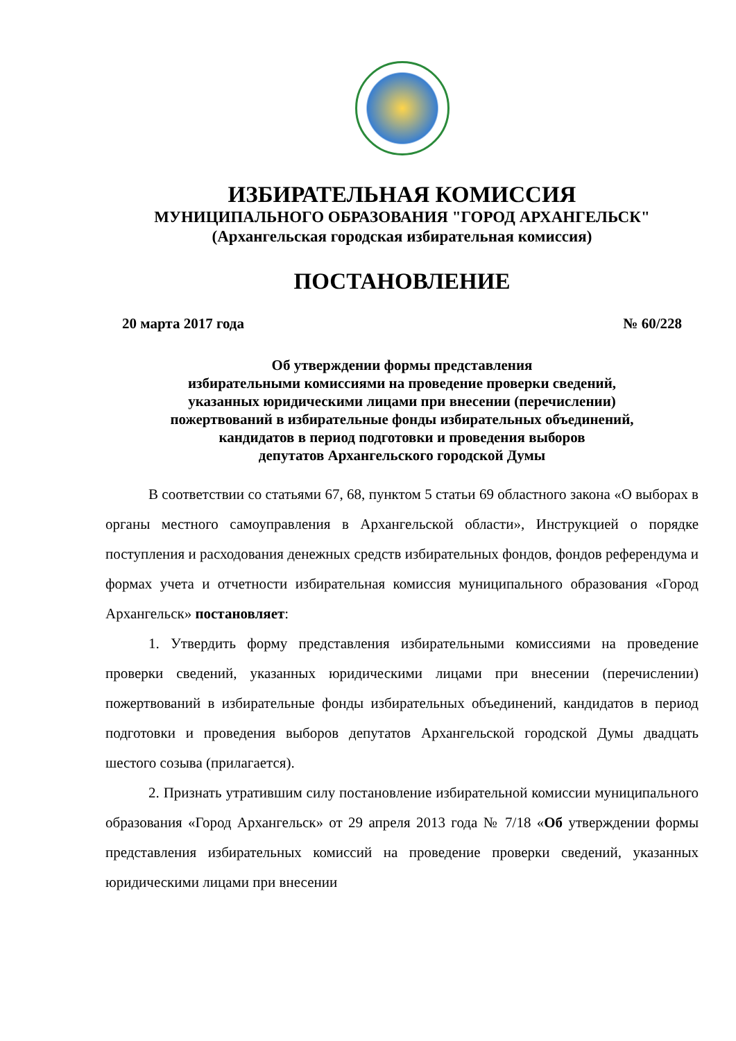ИЗБИРАТЕЛЬНАЯ КОМИССИЯ
МУНИЦИПАЛЬНОГО ОБРАЗОВАНИЯ "ГОРОД АРХАНГЕЛЬСК"
(Архангельская городская избирательная комиссия)
ПОСТАНОВЛЕНИЕ
20 марта 2017 года № 60/228
Об утверждении формы представления
избирательными комиссиями на проведение проверки сведений,
указанных юридическими лицами при внесении (перечислении)
пожертвований в избирательные фонды избирательных объединений,
кандидатов в период подготовки и проведения выборов
депутатов Архангельского городской Думы
В соответствии со статьями 67, 68, пунктом 5 статьи 69 областного закона «О выборах в органы местного самоуправления в Архангельской области», Инструкцией о порядке поступления и расходования денежных средств избирательных фондов, фондов референдума и формах учета и отчетности избирательная комиссия муниципального образования «Город Архангельск» постановляет:
1. Утвердить форму представления избирательными комиссиями на проведение проверки сведений, указанных юридическими лицами при внесении (перечислении) пожертвований в избирательные фонды избирательных объединений, кандидатов в период подготовки и проведения выборов депутатов Архангельской городской Думы двадцать шестого созыва (прилагается).
2. Признать утратившим силу постановление избирательной комиссии муниципального образования «Город Архангельск» от 29 апреля 2013 года № 7/18 «Об утверждении формы представления избирательных комиссий на проведение проверки сведений, указанных юридическими лицами при внесении